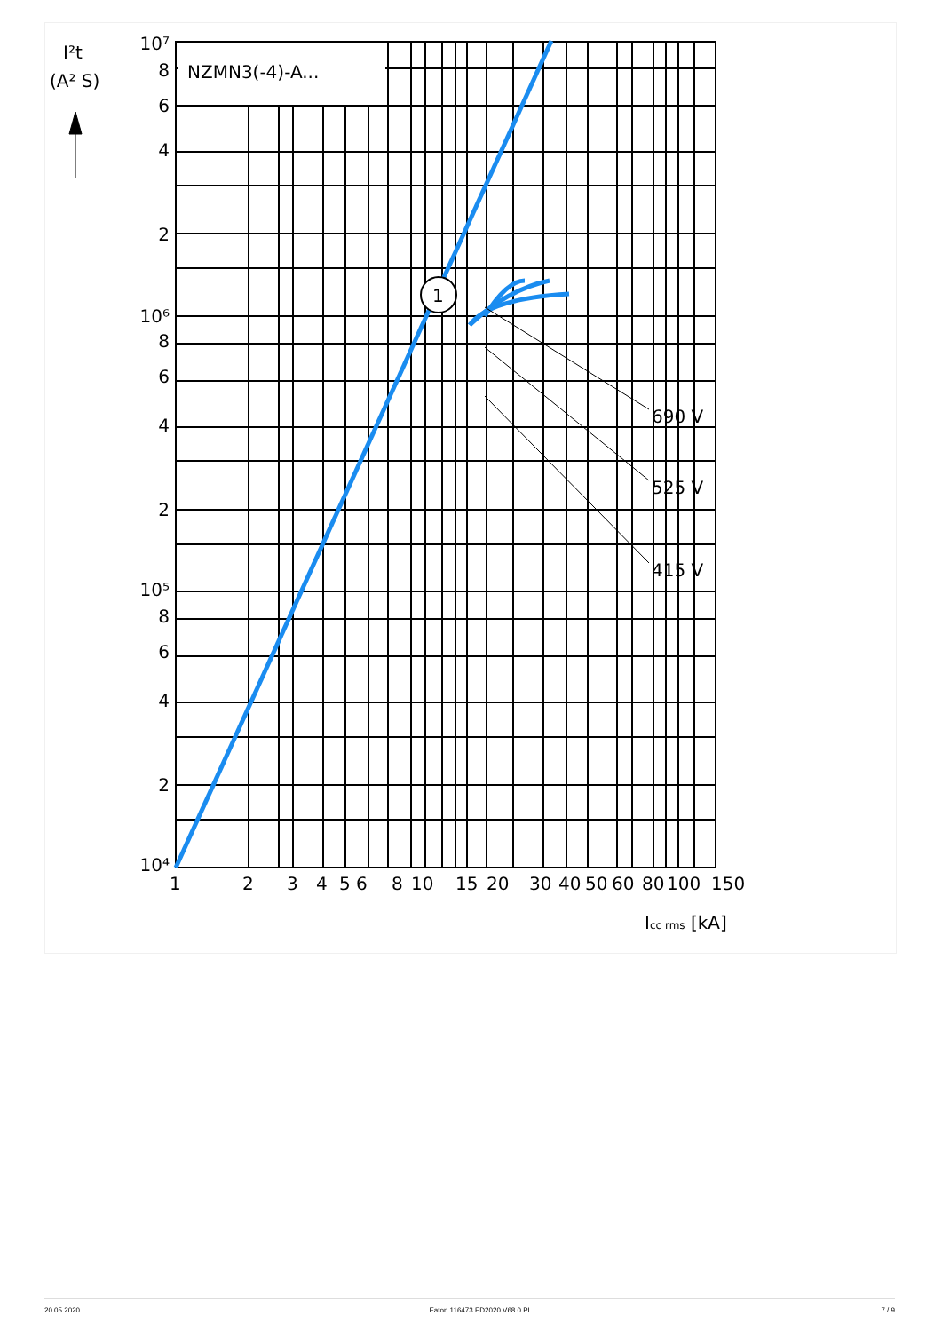NZMN3(-4)-A...
1
690 V
525 V
415 V
I²t
(A² S)
10⁷
8
6
4
2
10⁶
8
6
4
2
10⁵
8
6
4
2
10⁴
1
2
3
4
5
6
8
10
15
20
30
40
50
60
80
100
150
Icc rms [kA]
20.05.2020 Eaton 116473 ED2020 V68.0 PL 7 / 9